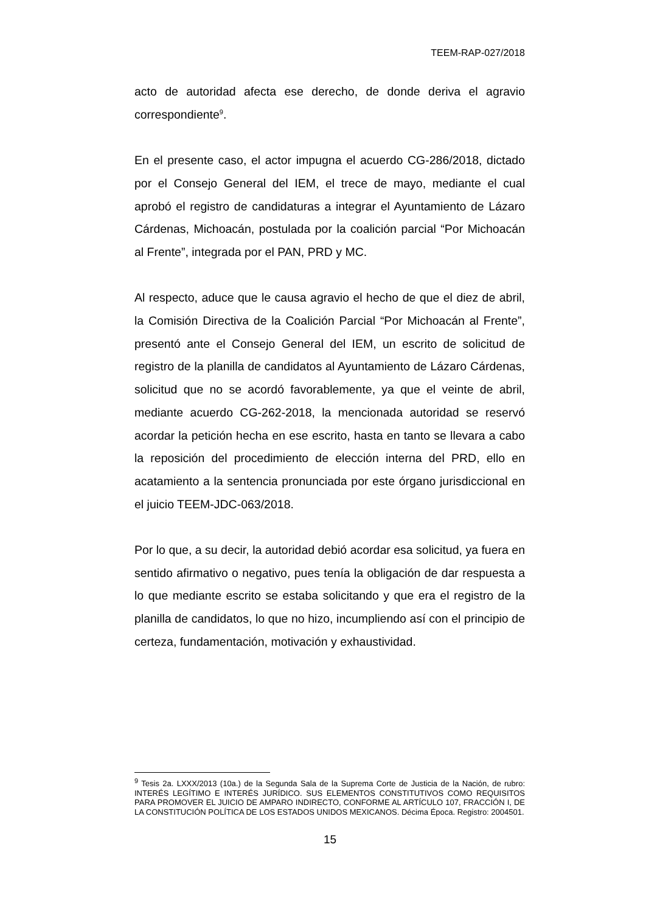TEEM-RAP-027/2018
acto de autoridad afecta ese derecho, de donde deriva el agravio correspondiente<sup>9</sup>.
En el presente caso, el actor impugna el acuerdo CG-286/2018, dictado por el Consejo General del IEM, el trece de mayo, mediante el cual aprobó el registro de candidaturas a integrar el Ayuntamiento de Lázaro Cárdenas, Michoacán, postulada por la coalición parcial “Por Michoacán al Frente”, integrada por el PAN, PRD y MC.
Al respecto, aduce que le causa agravio el hecho de que el diez de abril, la Comisión Directiva de la Coalición Parcial “Por Michoacán al Frente”, presentó ante el Consejo General del IEM, un escrito de solicitud de registro de la planilla de candidatos al Ayuntamiento de Lázaro Cárdenas, solicitud que no se acordó favorablemente, ya que el veinte de abril, mediante acuerdo CG-262-2018, la mencionada autoridad se reservó acordar la petición hecha en ese escrito, hasta en tanto se llevara a cabo la reposición del procedimiento de elección interna del PRD, ello en acatamiento a la sentencia pronunciada por este órgano jurisdiccional en el juicio TEEM-JDC-063/2018.
Por lo que, a su decir, la autoridad debió acordar esa solicitud, ya fuera en sentido afirmativo o negativo, pues tenía la obligación de dar respuesta a lo que mediante escrito se estaba solicitando y que era el registro de la planilla de candidatos, lo que no hizo, incumpliendo así con el principio de certeza, fundamentación, motivación y exhaustividad.
<sup>9</sup> Tesis 2a. LXXX/2013 (10a.) de la Segunda Sala de la Suprema Corte de Justicia de la Nación, de rubro: INTERÉS LEGÍTIMO E INTERÉS JURÍDICO. SUS ELEMENTOS CONSTITUTIVOS COMO REQUISITOS PARA PROMOVER EL JUICIO DE AMPARO INDIRECTO, CONFORME AL ARTÍCULO 107, FRACCIÓN I, DE LA CONSTITUCIÓN POLÍTICA DE LOS ESTADOS UNIDOS MEXICANOS. Décima Época. Registro: 2004501.
15